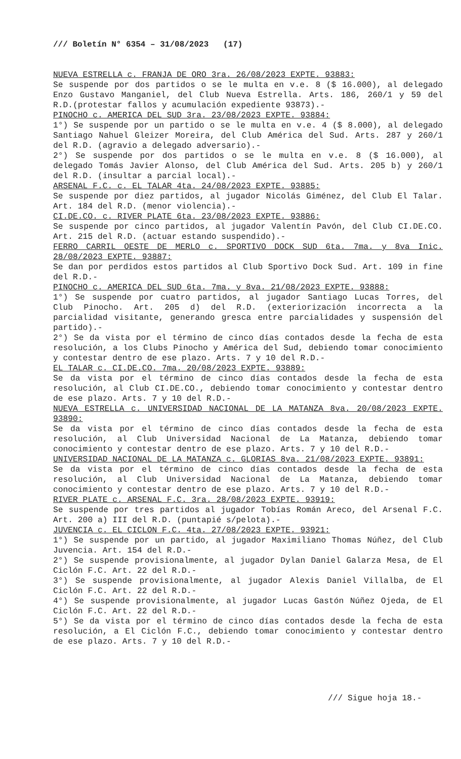/// Boletín N° 6354 – 31/08/2023 (17)
NUEVA ESTRELLA c. FRANJA DE ORO 3ra. 26/08/2023 EXPTE. 93883:
Se suspende por dos partidos o se le multa en v.e. 8 ($ 16.000), al delegado Enzo Gustavo Manganiel, del Club Nueva Estrella. Arts. 186, 260/1 y 59 del R.D.(protestar fallos y acumulación expediente 93873).-
PINOCHO c. AMERICA DEL SUD 3ra. 23/08/2023 EXPTE. 93884:
1°) Se suspende por un partido o se le multa en v.e. 4 ($ 8.000), al delegado Santiago Nahuel Gleizer Moreira, del Club América del Sud. Arts. 287 y 260/1 del R.D. (agravio a delegado adversario).-
2°) Se suspende por dos partidos o se le multa en v.e. 8 ($ 16.000), al delegado Tomás Javier Alonso, del Club América del Sud. Arts. 205 b) y 260/1 del R.D. (insultar a parcial local).-
ARSENAL F.C. c. EL TALAR 4ta. 24/08/2023 EXPTE. 93885:
Se suspende por diez partidos, al jugador Nicolás Giménez, del Club El Talar. Art. 184 del R.D. (menor violencia).-
CI.DE.CO. c. RIVER PLATE 6ta. 23/08/2023 EXPTE. 93886:
Se suspende por cinco partidos, al jugador Valentín Pavón, del Club CI.DE.CO. Art. 215 del R.D. (actuar estando suspendido).-
FERRO CARRIL OESTE DE MERLO c. SPORTIVO DOCK SUD 6ta. 7ma. y 8va Inic. 28/08/2023 EXPTE. 93887:
Se dan por perdidos estos partidos al Club Sportivo Dock Sud. Art. 109 in fine del R.D.-
PINOCHO c. AMERICA DEL SUD 6ta. 7ma. y 8va. 21/08/2023 EXPTE. 93888:
1°) Se suspende por cuatro partidos, al jugador Santiago Lucas Torres, del Club Pinocho. Art. 205 d) del R.D. (exteriorización incorrecta a la parcialidad visitante, generando gresca entre parcialidades y suspensión del partido).-
2°) Se da vista por el término de cinco días contados desde la fecha de esta resolución, a los Clubs Pinocho y América del Sud, debiendo tomar conocimiento y contestar dentro de ese plazo. Arts. 7 y 10 del R.D.-
EL TALAR c. CI.DE.CO. 7ma. 20/08/2023 EXPTE. 93889:
Se da vista por el término de cinco días contados desde la fecha de esta resolución, al Club CI.DE.CO., debiendo tomar conocimiento y contestar dentro de ese plazo. Arts. 7 y 10 del R.D.-
NUEVA ESTRELLA c. UNIVERSIDAD NACIONAL DE LA MATANZA 8va. 20/08/2023 EXPTE. 93890:
Se da vista por el término de cinco días contados desde la fecha de esta resolución, al Club Universidad Nacional de La Matanza, debiendo tomar conocimiento y contestar dentro de ese plazo. Arts. 7 y 10 del R.D.-
UNIVERSIDAD NACIONAL DE LA MATANZA c. GLORIAS 8va. 21/08/2023 EXPTE. 93891:
Se da vista por el término de cinco días contados desde la fecha de esta resolución, al Club Universidad Nacional de La Matanza, debiendo tomar conocimiento y contestar dentro de ese plazo. Arts. 7 y 10 del R.D.-
RIVER PLATE c. ARSENAL F.C. 3ra. 28/08/2023 EXPTE. 93919:
Se suspende por tres partidos al jugador Tobías Román Areco, del Arsenal F.C. Art. 200 a) III del R.D. (puntapié s/pelota).-
JUVENCIA c. EL CICLON F.C. 4ta. 27/08/2023 EXPTE. 93921:
1°) Se suspende por un partido, al jugador Maximiliano Thomas Núñez, del Club Juvencia. Art. 154 del R.D.-
2°) Se suspende provisionalmente, al jugador Dylan Daniel Galarza Mesa, de El Ciclón F.C. Art. 22 del R.D.-
3°) Se suspende provisionalmente, al jugador Alexis Daniel Villalba, de El Ciclón F.C. Art. 22 del R.D.-
4°) Se suspende provisionalmente, al jugador Lucas Gastón Núñez Ojeda, de El Ciclón F.C. Art. 22 del R.D.-
5°) Se da vista por el término de cinco días contados desde la fecha de esta resolución, a El Ciclón F.C., debiendo tomar conocimiento y contestar dentro de ese plazo. Arts. 7 y 10 del R.D.-
/// Sigue hoja 18.-